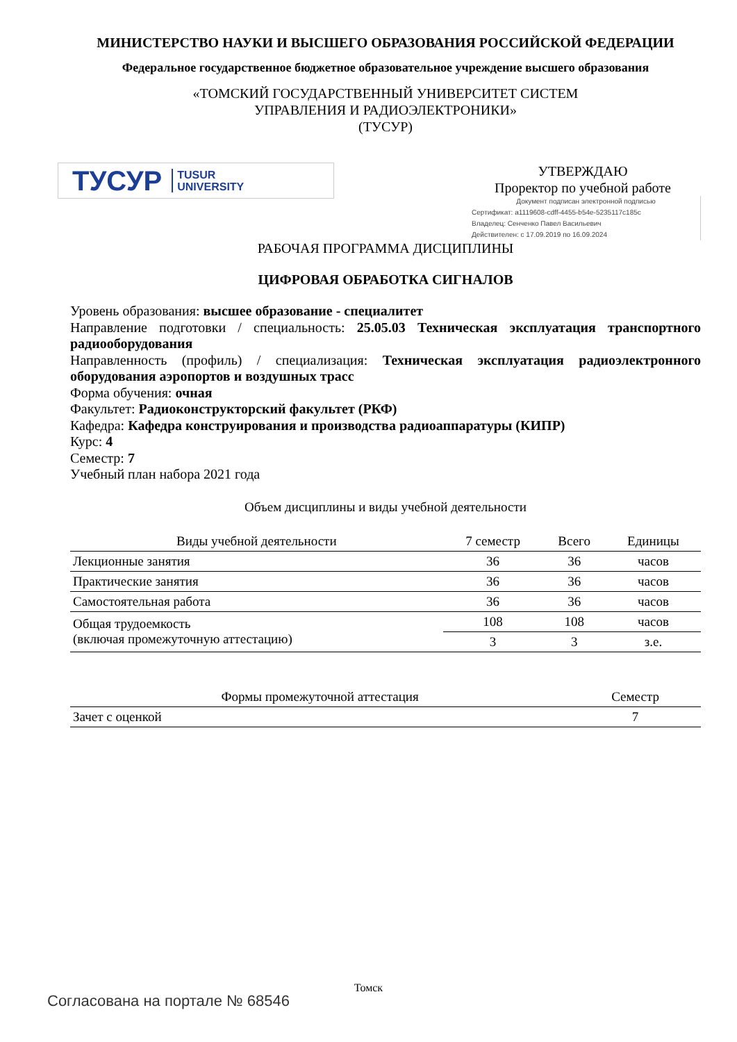МИНИСТЕРСТВО НАУКИ И ВЫСШЕГО ОБРАЗОВАНИЯ РОССИЙСКОЙ ФЕДЕРАЦИИ
Федеральное государственное бюджетное образовательное учреждение высшего образования
«ТОМСКИЙ ГОСУДАРСТВЕННЫЙ УНИВЕРСИТЕТ СИСТЕМ
УПРАВЛЕНИЯ И РАДИОЭЛЕКТРОНИКИ»
(ТУСУР)
ТУСУР TUSUR
UNIVERSITY
УТВЕРЖДАЮ
Проректор по учебной работе
Документ подписан электронной подписью
Сертификат: a1119608-cdff-4455-b54e-5235117c185c
Владелец: Сенченко Павел Васильевич
Действителен: с 17.09.2019 по 16.09.2024
РАБОЧАЯ ПРОГРАММА ДИСЦИПЛИНЫ
ЦИФРОВАЯ ОБРАБОТКА СИГНАЛОВ
Уровень образования: высшее образование - специалитет
Направление подготовки / специальность: 25.05.03 Техническая эксплуатация транспортного радиооборудования
Направленность (профиль) / специализация: Техническая эксплуатация радиоэлектронного оборудования аэропортов и воздушных трасс
Форма обучения: очная
Факультет: Радиоконструкторский факультет (РКФ)
Кафедра: Кафедра конструирования и производства радиоаппаратуры (КИПР)
Курс: 4
Семестр: 7
Учебный план набора 2021 года
Объем дисциплины и виды учебной деятельности
| Виды учебной деятельности | 7 семестр | Всего | Единицы |
| --- | --- | --- | --- |
| Лекционные занятия | 36 | 36 | часов |
| Практические занятия | 36 | 36 | часов |
| Самостоятельная работа | 36 | 36 | часов |
| Общая трудоемкость (включая промежуточную аттестацию) | 108 | 108 | часов |
| | 3 | 3 | з.е. |
| Формы промежуточной аттестация | Семестр |
| --- | --- |
| Зачет с оценкой | 7 |
Томск
Согласована на портале № 68546